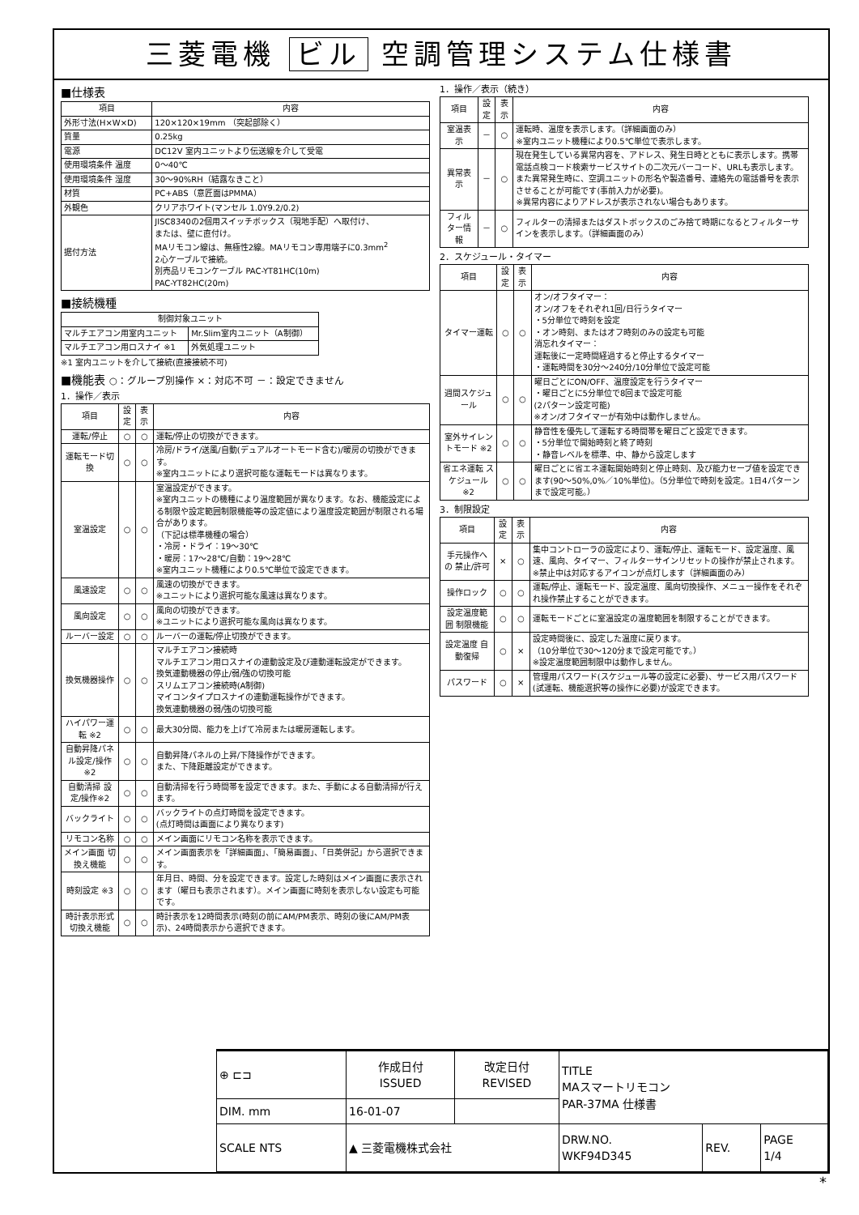三菱電機 ビル 空調管理システム仕様書
■仕様表
| 項目 | 内容 |
| --- | --- |
| 外形寸法(H×W×D) | 120×120×19mm （突起部除く） |
| 質量 | 0.25kg |
| 電源 | DC12V 室内ユニットより伝送線を介して受電 |
| 使用環境条件 温度 | 0～40℃ |
| 使用環境条件 湿度 | 30～90%RH（結露なきこと） |
| 材質 | PC+ABS（意匠面はPMMA） |
| 外観色 | クリアホワイト(マンセル 1.0Y9.2/0.2) |
| 据付方法 | JISC8340の2個用スイッチボックス（現地手配）へ取付け、 または、壁に直付け。 MAリモコン線は、無極性2線。MAリモコン専用端子に0.3mm<sup>2</sup> 2心ケーブルで接続。 別売品リモコンケーブル PAC-YT81HC(10m) PAC-YT82HC(20m) |
■接続機種
| 制御対象ユニット | |
| --- | --- |
| マルチエアコン用室内ユニット | Mr.Slim室内ユニット（A制御） |
| マルチエアコン用ロスナイ ※1 | 外気処理ユニット |
※1 室内ユニットを介して接続(直接接続不可)
■機能表 ○：グループ別操作 ×：対応不可 －：設定できません
1．操作／表示
| 項目 | 設定 | 表示 | 内容 |
| --- | --- | --- | --- |
| 運転/停止 | ○ | ○ | 運転/停止の切換ができます。 |
| 運転モード切換 | ○ | ○ | 冷房/ドライ/送風/自動(デュアルオートモード含む)/暖房の切換ができます。 ※室内ユニットにより選択可能な運転モードは異なります。 |
| 室温設定 | ○ | ○ | 室温設定ができます。 ※室内ユニットの機種により温度範囲が異なります。なお、機能設定による制限や設定範囲制限機能等の設定値により温度設定範囲が制限される場合があります。 （下記は標準機種の場合） ・冷房・ドライ：19～30℃ ・暖房：17～28℃/自動：19～28℃ ※室内ユニット機種により0.5℃単位で設定できます。 |
| 風速設定 | ○ | ○ | 風速の切換ができます。 ※ユニットにより選択可能な風速は異なります。 |
| 風向設定 | ○ | ○ | 風向の切換ができます。 ※ユニットにより選択可能な風向は異なります。 |
| ルーバー設定 | ○ | ○ | ルーバーの運転/停止切換ができます。 |
| 換気機器操作 | ○ | ○ | マルチエアコン接続時 マルチエアコン用ロスナイの連動設定及び連動運転設定ができます。 換気連動機器の停止/弱/強の切換可能 スリムエアコン接続時(A制御) マイコンタイプロスナイの連動運転操作ができます。 換気連動機器の弱/強の切換可能 |
| ハイパワー運転 ※2 | ○ | ○ | 最大30分間、能力を上げて冷房または暖房運転します。 |
| 自動昇降パネル設定/操作※2 | ○ | ○ | 自動昇降パネルの上昇/下降操作ができます。 また、下降距離設定ができます。 |
| 自動清掃 設定/操作※2 | ○ | ○ | 自動清掃を行う時間帯を設定できます。また、手動による自動清掃が行えます。 |
| バックライト | ○ | ○ | バックライトの点灯時間を設定できます。 (点灯時間は画面により異なります) |
| リモコン名称 | ○ | ○ | メイン画面にリモコン名称を表示できます。 |
| メイン画面 切換え機能 | ○ | ○ | メイン画面表示を「詳細画面」、「簡易画面」、「日英併記」から選択できます。 |
| 時刻設定 ※3 | ○ | ○ | 年月日、時間、分を設定できます。設定した時刻はメイン画面に表示されます（曜日も表示されます）。メイン画面に時刻を表示しない設定も可能です。 |
| 時計表示形式 切換え機能 | ○ | ○ | 時計表示を12時間表示(時刻の前にAM/PM表示、時刻の後にAM/PM表示)、24時間表示から選択できます。 |
1．操作／表示（続き）
| 項目 | 設定 | 表示 | 内容 |
| --- | --- | --- | --- |
| 室温表示 | － | ○ | 運転時、温度を表示します。（詳細画面のみ） ※室内ユニット機種により0.5℃単位で表示します。 |
| 異常表示 | － | ○ | 現在発生している異常内容を、アドレス、発生日時とともに表示します。携帯電話点検コード検索サービスサイトの二次元バーコード、URLも表示します。 また異常発生時に、空調ユニットの形名や製造番号、連絡先の電話番号を表示させることが可能です(事前入力が必要)。 ※異常内容によりアドレスが表示されない場合もあります。 |
| フィルター情報 | － | ○ | フィルターの清掃またはダストボックスのごみ捨て時期になるとフィルターサインを表示します。（詳細画面のみ） |
2．スケジュール・タイマー
| 項目 | 設定 | 表示 | 内容 |
| --- | --- | --- | --- |
| タイマー運転 | ○ | ○ | オン/オフタイマー： オン/オフをそれぞれ1回/日行うタイマー ・5分単位で時刻を設定 ・オン時刻、またはオフ時刻のみの設定も可能 消忘れタイマー： 運転後に一定時間経過すると停止するタイマー ・運転時間を30分～240分/10分単位で設定可能 |
| 週間スケジュール | ○ | ○ | 曜日ごとにON/OFF、温度設定を行うタイマー ・曜日ごとに5分単位で8回まで設定可能 (2パターン設定可能) ※オン/オフタイマーが有効中は動作しません。 |
| 室外サイレントモード ※2 | ○ | ○ | 静音性を優先して運転する時間帯を曜日ごと設定できます。 ・5分単位で開始時刻と終了時刻 ・静音レベルを標準、中、静から設定します |
| 省エネ運転 スケジュール ※2 | ○ | ○ | 曜日ごとに省エネ運転開始時刻と停止時刻、及び能力セーブ値を設定できます(90～50%,0%／10%単位)。（5分単位で時刻を設定。1日4パターンまで設定可能。） |
3．制限設定
| 項目 | 設定 | 表示 | 内容 |
| --- | --- | --- | --- |
| 手元操作への 禁止/許可 | × | ○ | 集中コントローラの設定により、運転/停止、運転モード、設定温度、風速、風向、タイマー、フィルターサインリセットの操作が禁止されます。 ※禁止中は対応するアイコンが点灯します（詳細画面のみ） |
| 操作ロック | ○ | ○ | 運転/停止、運転モード、設定温度、風向切換操作、メニュー操作をそれぞれ操作禁止することができます。 |
| 設定温度範囲 制限機能 | ○ | ○ | 運転モードごとに室温設定の温度範囲を制限することができます。 |
| 設定温度 自動復帰 | ○ | × | 設定時間後に、設定した温度に戻ります。 （10分単位で30～120分まで設定可能です。） ※設定温度範囲制限中は動作しません。 |
| パスワード | ○ | × | 管理用パスワード(スケジュール等の設定に必要)、サービス用パスワード(試運転、機能選択等の操作に必要)が設定できます。 |
| ⊕ ⊏⊐ | 作成日付 ISSUED | 改定日付 REVISED | TITLE MAスマートリモコン PAR-37MA 仕様書 | | |
| DIM. mm | 16-01-07 | | | | |
| SCALE NTS | ▲ 三菱電機株式会社 | | DRW.NO. WKF94D345 | REV. | PAGE 1/4 |
*